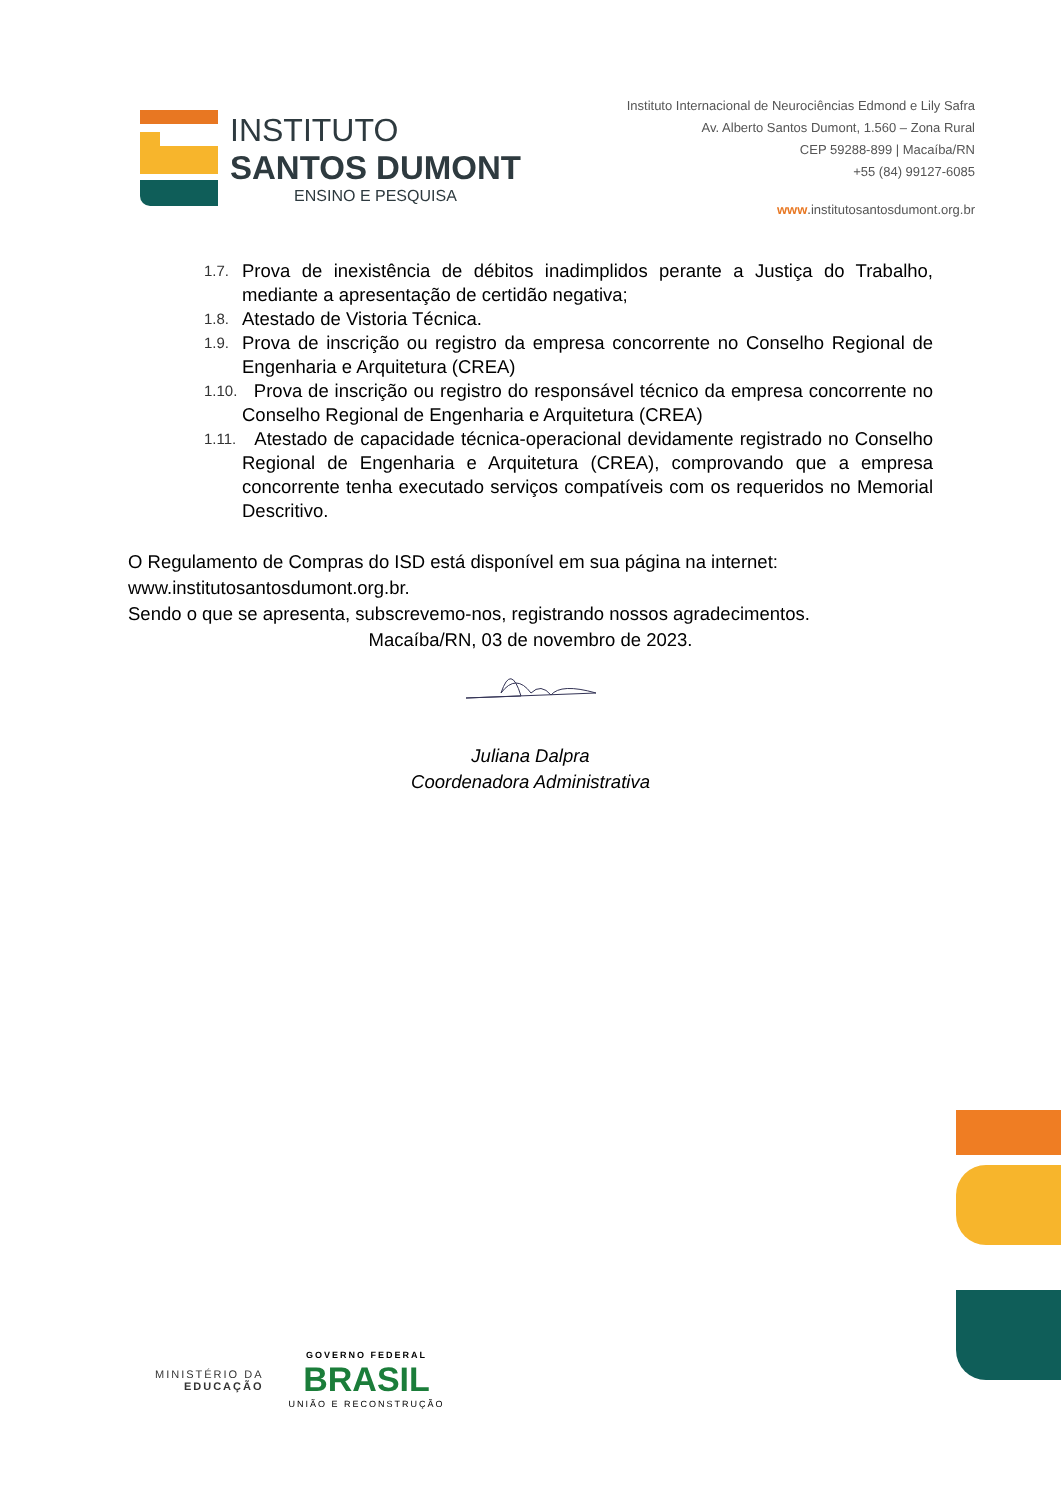INSTITUTO
SANTOS DUMONT
ENSINO E PESQUISA
Instituto Internacional de Neurociências Edmond e Lily Safra
Av. Alberto Santos Dumont, 1.560 – Zona Rural
CEP 59288-899 | Macaíba/RN
+55 (84) 99127-6085
www.institutosantosdumont.org.br
1.7. Prova de inexistência de débitos inadimplidos perante a Justiça do Trabalho, mediante a apresentação de certidão negativa;
1.8. Atestado de Vistoria Técnica.
1.9. Prova de inscrição ou registro da empresa concorrente no Conselho Regional de Engenharia e Arquitetura (CREA)
1.10. Prova de inscrição ou registro do responsável técnico da empresa concorrente no Conselho Regional de Engenharia e Arquitetura (CREA)
1.11. Atestado de capacidade técnica-operacional devidamente registrado no Conselho Regional de Engenharia e Arquitetura (CREA), comprovando que a empresa concorrente tenha executado serviços compatíveis com os requeridos no Memorial Descritivo.
O Regulamento de Compras do ISD está disponível em sua página na internet: www.institutosantosdumont.org.br.
Sendo o que se apresenta, subscrevemo-nos, registrando nossos agradecimentos.
Macaíba/RN, 03 de novembro de 2023.
Juliana Dalpra
Coordenadora Administrativa
MINISTÉRIO DA
EDUCAÇÃO
GOVERNO FEDERAL
BRASIL
UNIÃO E RECONSTRUÇÃO